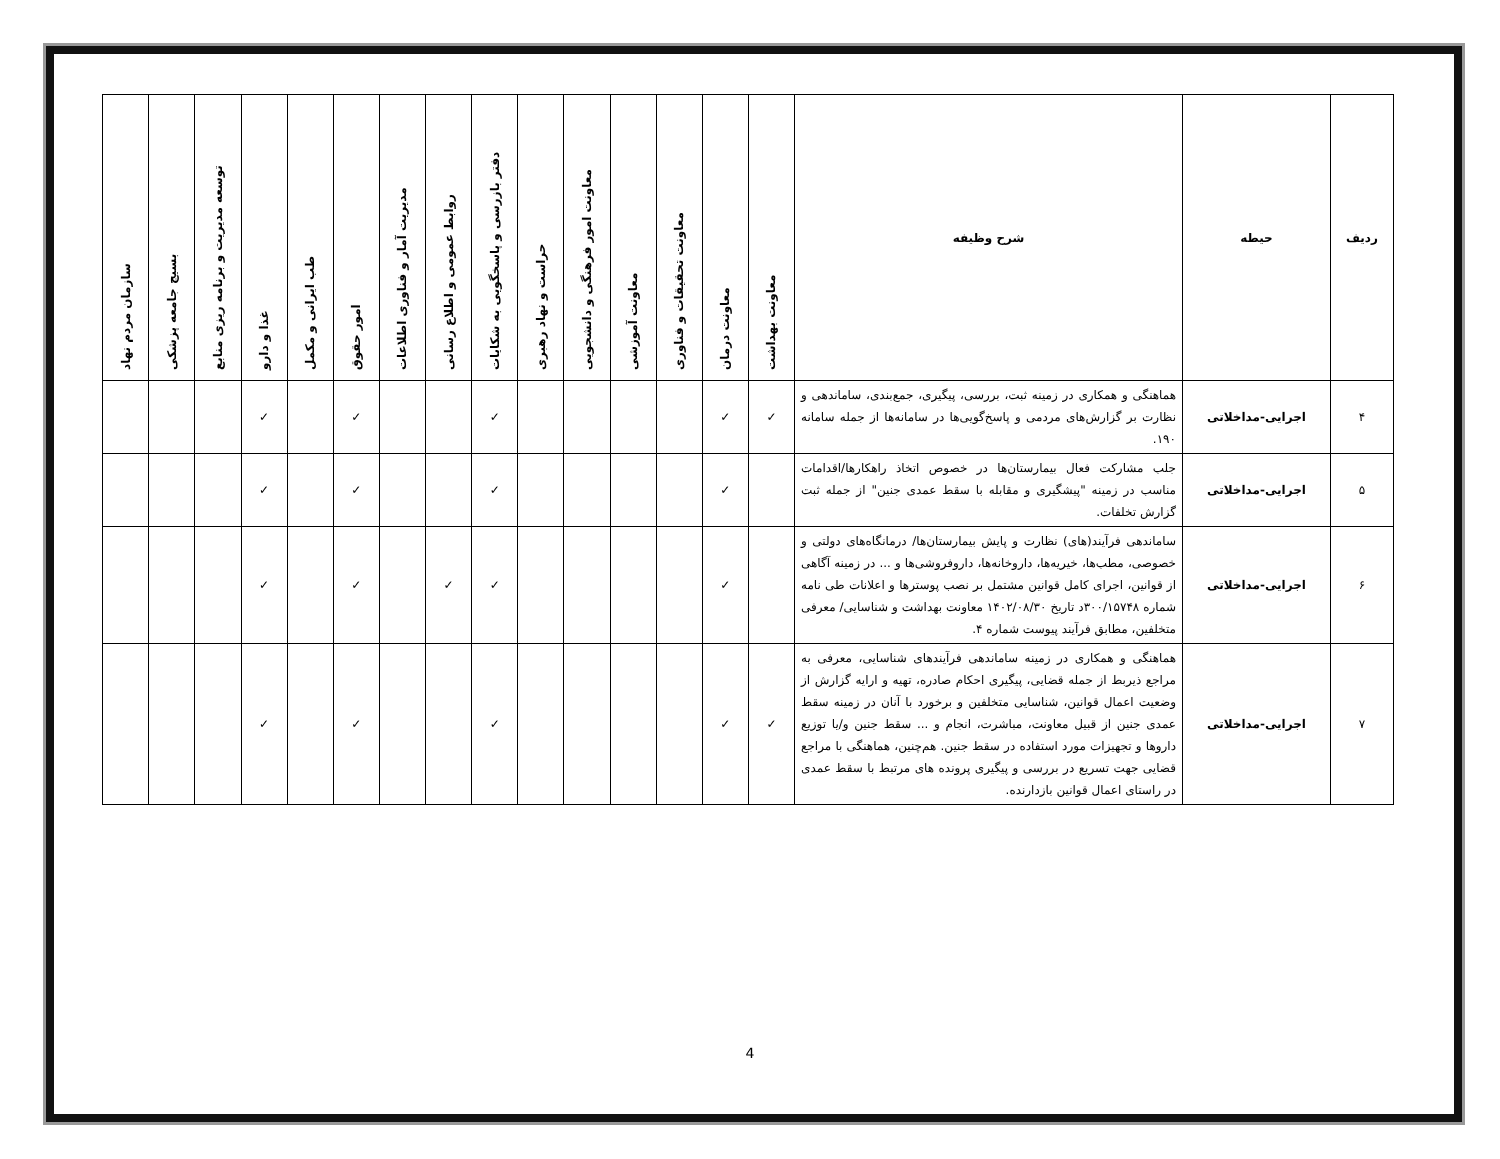| ردیف | حیطه | شرح وظیفه | معاونت بهداشت | معاونت درمان | معاونت تحقیقات و فناوری | معاونت آموزشی | معاونت امور فرهنگی و دانشجویی | حراست و نهاد رهبری | دفتر بازرسی و پاسخگویی به شکایات | روابط عمومی و اطلاع رسانی | مدیریت آمار و فناوری اطلاعات | امور حقوق | طب ایرانی و مکمل | غذا و دارو | توسعه مدیریت و برنامه ریزی منابع | بسیج جامعه پزشکی | سازمان مردم نهاد |
| --- | --- | --- | --- | --- | --- | --- | --- | --- | --- | --- | --- | --- | --- | --- | --- | --- | --- |
| ۴ | اجرایی-مداخلاتی | هماهنگی و همکاری در زمینه ثبت، بررسی، پیگیری، جمع‌بندی، ساماندهی و نظارت بر گزارش‌های مردمی و پاسخ‌گویی‌ها در سامانه‌ها از جمله سامانه ۱۹۰. | ✓ | ✓ | | | | | ✓ | | | ✓ | | ✓ | | | |
| ۵ | اجرایی-مداخلاتی | جلب مشارکت فعال بیمارستان‌ها در خصوص اتخاذ راهکارها/اقدامات مناسب در زمینه "پیشگیری و مقابله با سقط عمدی جنین" از جمله ثبت گزارش تخلفات. | | ✓ | | | | | ✓ | | | ✓ | | ✓ | | | |
| ۶ | اجرایی-مداخلاتی | ساماندهی فرآیند(های) نظارت و پایش بیمارستان‌ها/ درمانگاه‌های دولتی و خصوصی، مطب‌ها، خیریه‌ها، داروخانه‌ها، داروفروشی‌ها و ... در زمینه آگاهی از قوانین، اجرای کامل قوانین مشتمل بر نصب پوسترها و اعلانات طی نامه شماره ۳۰۰/۱۵۷۴۸د تاریخ ۱۴۰۲/۰۸/۳۰ معاونت بهداشت و شناسایی/ معرفی متخلفین، مطابق فرآیند پیوست شماره ۴. | | ✓ | | | | | ✓ | ✓ | | ✓ | | ✓ | | | |
| ۷ | اجرایی-مداخلاتی | هماهنگی و همکاری در زمینه ساماندهی فرآیندهای شناسایی، معرفی به مراجع ذیربط از جمله قضایی، پیگیری احکام صادره، تهیه و ارایه گزارش از وضعیت اعمال قوانین، شناسایی متخلفین و برخورد با آنان در زمینه سقط عمدی جنین از قبیل معاونت، مباشرت، انجام و ... سقط جنین و/یا توزیع داروها و تجهیزات مورد استفاده در سقط جنین. هم‌چنین، هماهنگی با مراجع قضایی جهت تسریع در بررسی و پیگیری پرونده های مرتبط با سقط عمدی در راستای اعمال قوانین بازدارنده. | ✓ | ✓ | | | | | ✓ | | | ✓ | | ✓ | | | |
4